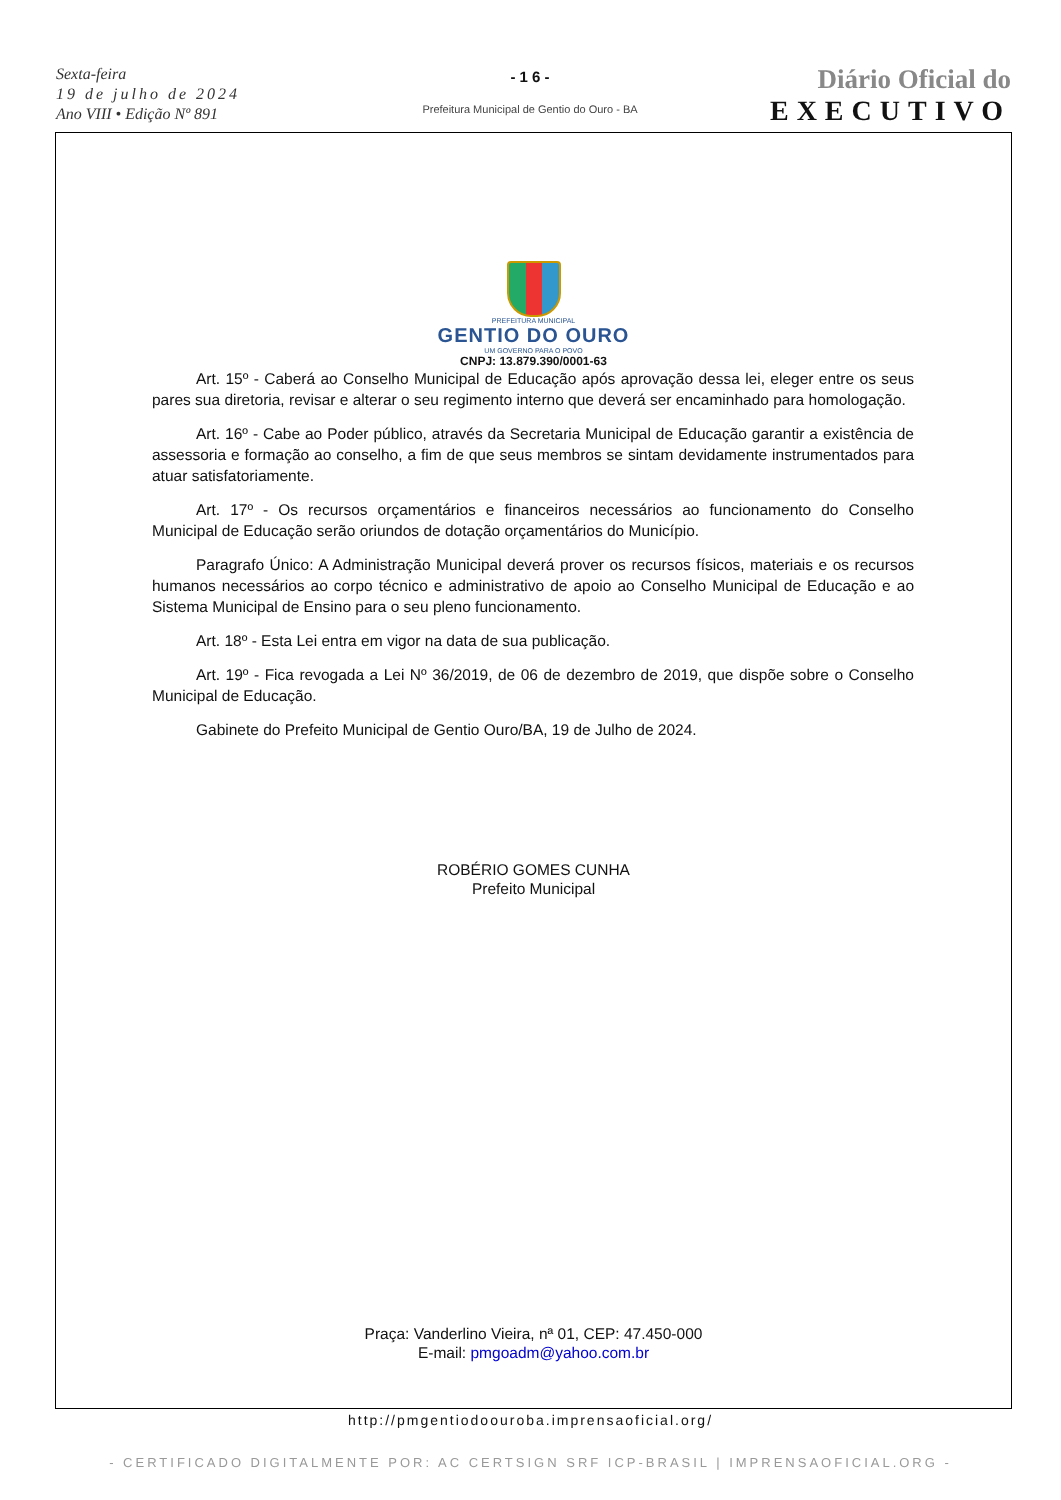Sexta-feira
19 de julho de 2024
Ano VIII • Edição Nº 891
- 1 6 -
Prefeitura Municipal de Gentio do Ouro - BA
Diário Oficial do
EXECUTIVO
PREFEITURA MUNICIPAL
GENTIO DO OURO
UM GOVERNO PARA O POVO
CNPJ: 13.879.390/0001-63
Art. 15º - Caberá ao Conselho Municipal de Educação após aprovação dessa lei, eleger entre os seus pares sua diretoria, revisar e alterar o seu regimento interno que deverá ser encaminhado para homologação.
Art. 16º - Cabe ao Poder público, através da Secretaria Municipal de Educação garantir a existência de assessoria e formação ao conselho, a fim de que seus membros se sintam devidamente instrumentados para atuar satisfatoriamente.
Art. 17º - Os recursos orçamentários e financeiros necessários ao funcionamento do Conselho Municipal de Educação serão oriundos de dotação orçamentários do Município.
Paragrafo Único: A Administração Municipal deverá prover os recursos físicos, materiais e os recursos humanos necessários ao corpo técnico e administrativo de apoio ao Conselho Municipal de Educação e ao Sistema Municipal de Ensino para o seu pleno funcionamento.
Art. 18º - Esta Lei entra em vigor na data de sua publicação.
Art. 19º - Fica revogada a Lei Nº 36/2019, de 06 de dezembro de 2019, que dispõe sobre o Conselho Municipal de Educação.
Gabinete do Prefeito Municipal de Gentio Ouro/BA, 19 de Julho de 2024.
ROBÉRIO GOMES CUNHA
Prefeito Municipal
Praça: Vanderlino Vieira, nª 01, CEP: 47.450-000
E-mail: pmgoadm@yahoo.com.br
http://pmgentiodoouroba.imprensaoficial.org/
- CERTIFICADO DIGITALMENTE POR: AC CERTSIGN SRF ICP-BRASIL | IMPRENSAOFICIAL.ORG -